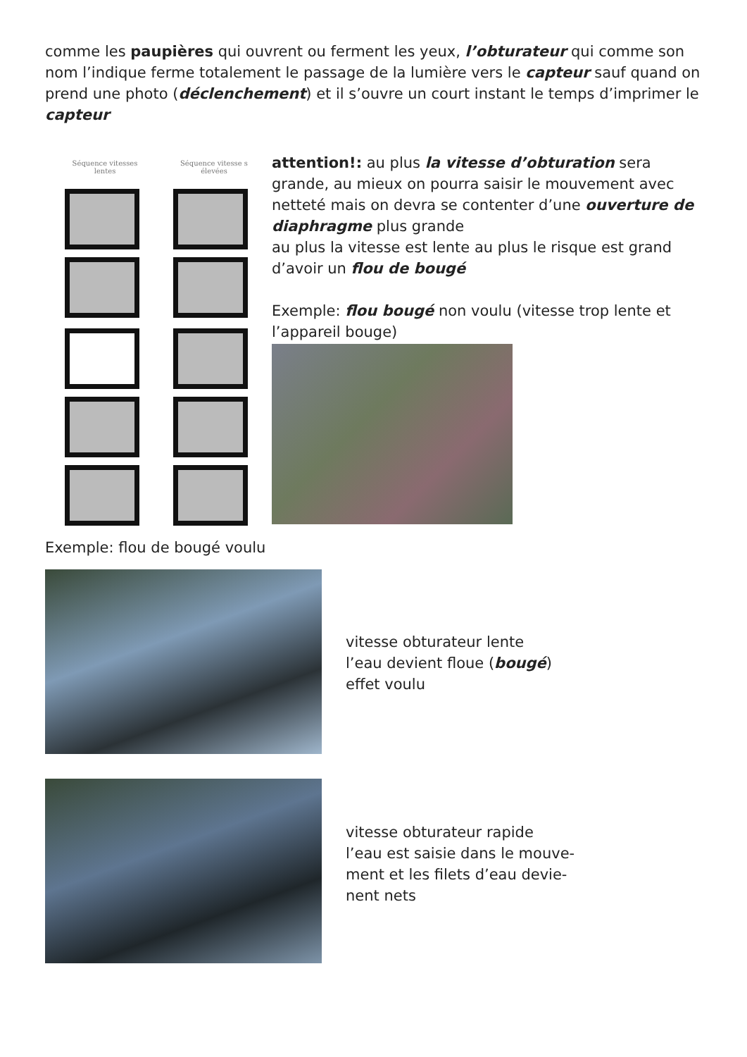comme les paupières qui ouvrent ou ferment les yeux, l’obturateur qui comme son nom l’indique ferme totalement le passage de la lumière vers le capteur sauf quand on prend une photo (déclenchement) et il s’ouvre un court instant le temps d’imprimer le capteur
Séquence vitesses lentes
Séquence vitesse s élevées
attention!: au plus la vitesse d’obturation sera grande, au mieux on pourra saisir le mouvement avec netteté mais on devra se contenter d’une ouverture de diaphragme plus grande
au plus la vitesse est lente au plus le risque est grand d’avoir un flou de bougé
Exemple: flou bougé non voulu (vitesse trop lente et l’appareil bouge)
Exemple: flou de bougé voulu
vitesse obturateur lente
l’eau devient floue (bougé)
effet voulu
vitesse obturateur rapide
l’eau est saisie dans le mouve-
ment et les filets d’eau devie-
nent nets